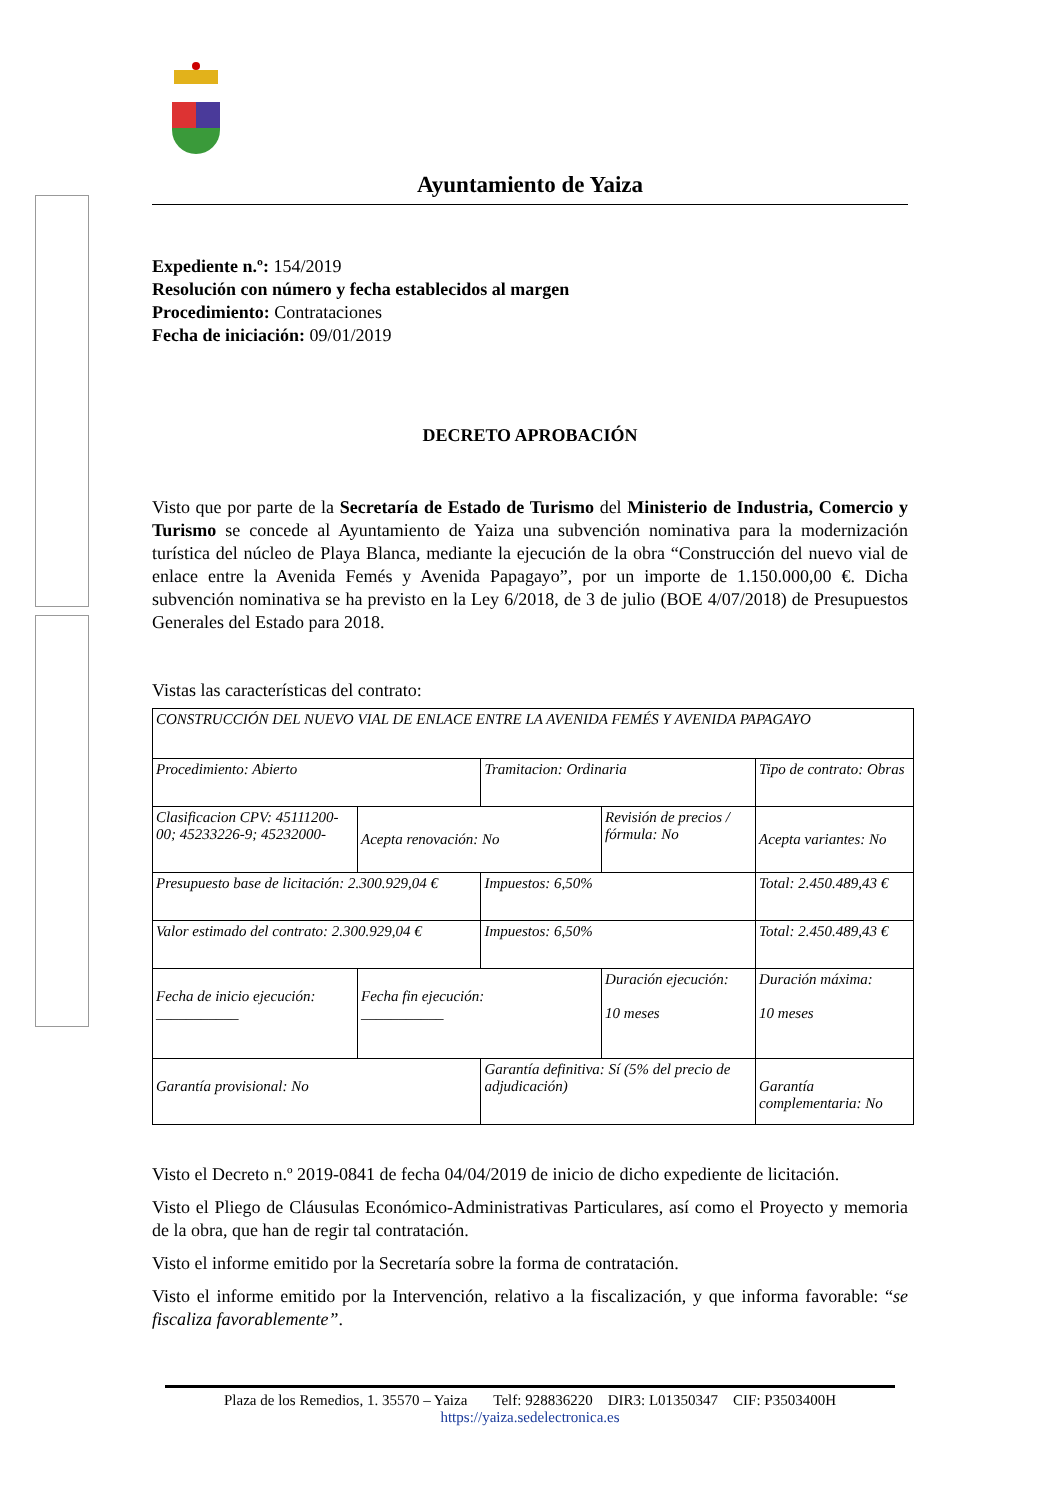Ayuntamiento de Yaiza
Expediente n.º: 154/2019
Resolución con número y fecha establecidos al margen
Procedimiento: Contrataciones
Fecha de iniciación: 09/01/2019
DECRETO APROBACIÓN
Visto que por parte de la Secretaría de Estado de Turismo del Ministerio de Industria, Comercio y Turismo se concede al Ayuntamiento de Yaiza una subvención nominativa para la modernización turística del núcleo de Playa Blanca, mediante la ejecución de la obra “Construcción del nuevo vial de enlace entre la Avenida Femés y Avenida Papagayo”, por un importe de 1.150.000,00 €. Dicha subvención nominativa se ha previsto en la Ley 6/2018, de 3 de julio (BOE 4/07/2018) de Presupuestos Generales del Estado para 2018.
Vistas las características del contrato:
| CONSTRUCCIÓN DEL NUEVO VIAL DE ENLACE ENTRE LA AVENIDA FEMÉS Y AVENIDA PAPAGAYO | | | | | |
| Procedimiento: Abierto | | Tramitacion: Ordinaria | | Tipo de contrato: Obras | |
| Clasificacion CPV: 45111200-00; 45233226-9; 45232000- | Acepta renovación: No | | Revisión de precios / fórmula: No | | Acepta variantes: No |
| Presupuesto base de licitación: 2.300.929,04 € | | Impuestos: 6,50% | | Total: 2.450.489,43 € | |
| Valor estimado del contrato: 2.300.929,04 € | | Impuestos: 6,50% | | Total: 2.450.489,43 € | |
| Fecha de inicio ejecución: ___________ | Fecha fin ejecución: ___________ | | Duración ejecución: 10 meses | | Duración máxima: 10 meses |
| Garantía provisional: No | | Garantía definitiva: Sí (5% del precio de adjudicación) | | Garantía complementaria: No | |
Visto el Decreto n.º 2019-0841 de fecha 04/04/2019 de inicio de dicho expediente de licitación.
Visto el Pliego de Cláusulas Económico-Administrativas Particulares, así como el Proyecto y memoria de la obra, que han de regir tal contratación.
Visto el informe emitido por la Secretaría sobre la forma de contratación.
Visto el informe emitido por la Intervención, relativo a la fiscalización, y que informa favorable: “se fiscaliza favorablemente”.
Plaza de los Remedios, 1. 35570 – Yaiza Telf: 928836220 DIR3: L01350347 CIF: P3503400H
https://yaiza.sedelectronica.es